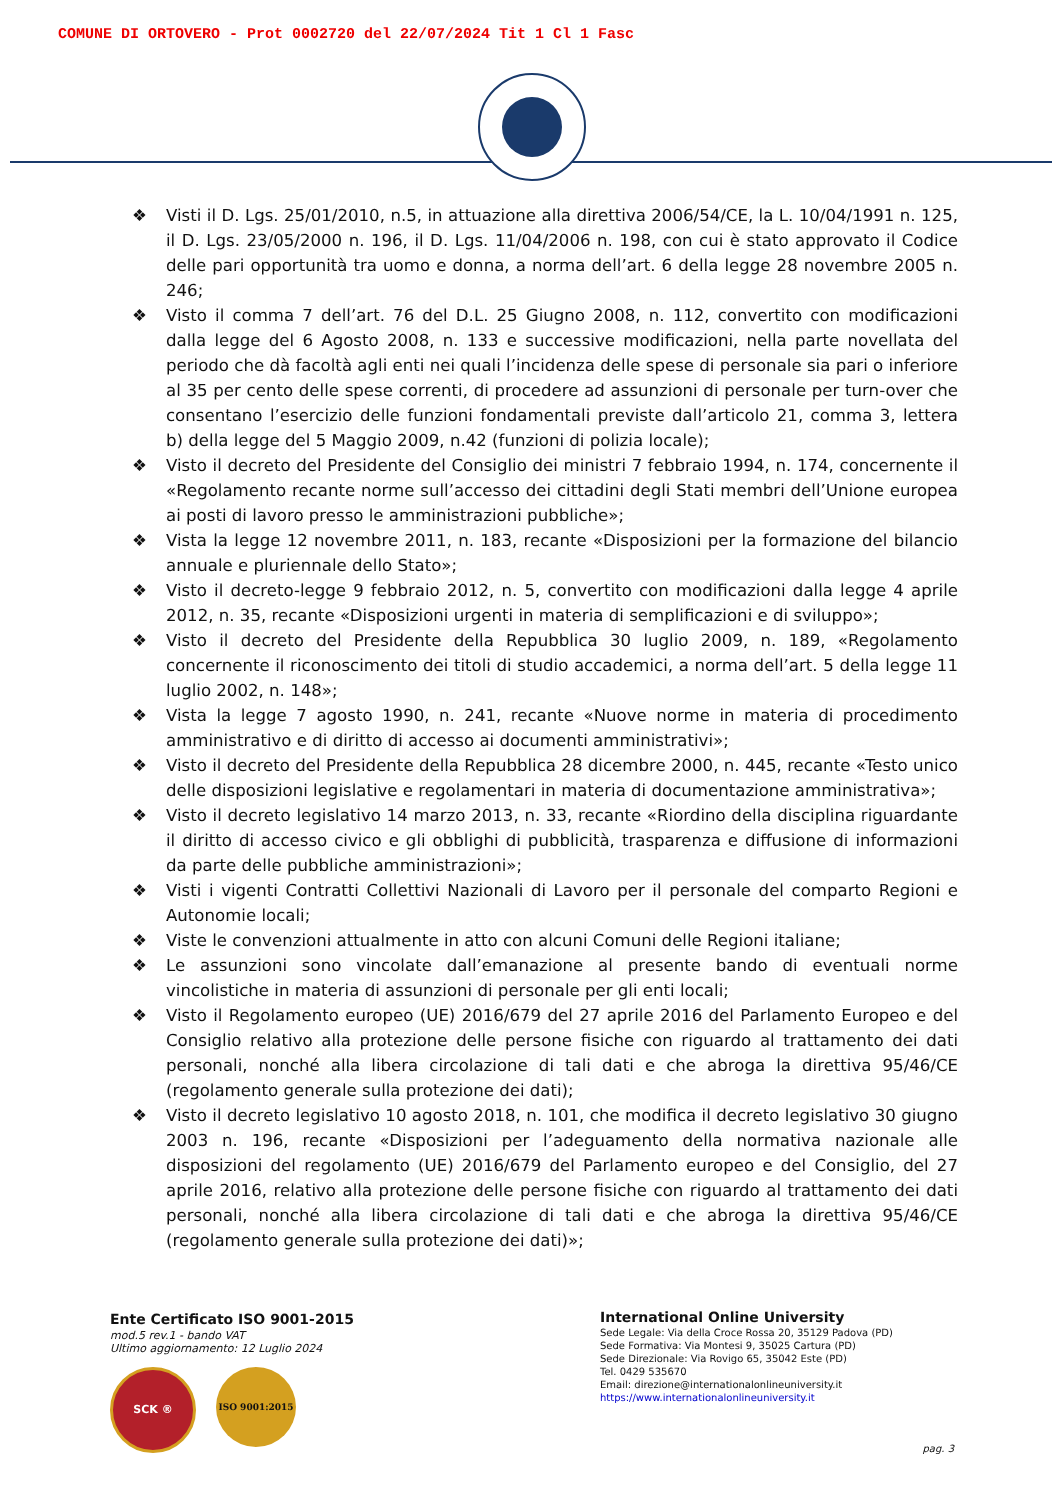COMUNE DI ORTOVERO - Prot 0002720 del 22/07/2024 Tit 1 Cl 1 Fasc
❖ Visti il D. Lgs. 25/01/2010, n.5, in attuazione alla direttiva 2006/54/CE, la L. 10/04/1991 n. 125, il D. Lgs. 23/05/2000 n. 196, il D. Lgs. 11/04/2006 n. 198, con cui è stato approvato il Codice delle pari opportunità tra uomo e donna, a norma dell’art. 6 della legge 28 novembre 2005 n. 246;
❖ Visto il comma 7 dell’art. 76 del D.L. 25 Giugno 2008, n. 112, convertito con modificazioni dalla legge del 6 Agosto 2008, n. 133 e successive modificazioni, nella parte novellata del periodo che dà facoltà agli enti nei quali l’incidenza delle spese di personale sia pari o inferiore al 35 per cento delle spese correnti, di procedere ad assunzioni di personale per turn-over che consentano l’esercizio delle funzioni fondamentali previste dall’articolo 21, comma 3, lettera b) della legge del 5 Maggio 2009, n.42 (funzioni di polizia locale);
❖ Visto il decreto del Presidente del Consiglio dei ministri 7 febbraio 1994, n. 174, concernente il «Regolamento recante norme sull’accesso dei cittadini degli Stati membri dell’Unione europea ai posti di lavoro presso le amministrazioni pubbliche»;
❖ Vista la legge 12 novembre 2011, n. 183, recante «Disposizioni per la formazione del bilancio annuale e pluriennale dello Stato»;
❖ Visto il decreto-legge 9 febbraio 2012, n. 5, convertito con modificazioni dalla legge 4 aprile 2012, n. 35, recante «Disposizioni urgenti in materia di semplificazioni e di sviluppo»;
❖ Visto il decreto del Presidente della Repubblica 30 luglio 2009, n. 189, «Regolamento concernente il riconoscimento dei titoli di studio accademici, a norma dell’art. 5 della legge 11 luglio 2002, n. 148»;
❖ Vista la legge 7 agosto 1990, n. 241, recante «Nuove norme in materia di procedimento amministrativo e di diritto di accesso ai documenti amministrativi»;
❖ Visto il decreto del Presidente della Repubblica 28 dicembre 2000, n. 445, recante «Testo unico delle disposizioni legislative e regolamentari in materia di documentazione amministrativa»;
❖ Visto il decreto legislativo 14 marzo 2013, n. 33, recante «Riordino della disciplina riguardante il diritto di accesso civico e gli obblighi di pubblicità, trasparenza e diffusione di informazioni da parte delle pubbliche amministrazioni»;
❖ Visti i vigenti Contratti Collettivi Nazionali di Lavoro per il personale del comparto Regioni e Autonomie locali;
❖ Viste le convenzioni attualmente in atto con alcuni Comuni delle Regioni italiane;
❖ Le assunzioni sono vincolate dall’emanazione al presente bando di eventuali norme vincolistiche in materia di assunzioni di personale per gli enti locali;
❖ Visto il Regolamento europeo (UE) 2016/679 del 27 aprile 2016 del Parlamento Europeo e del Consiglio relativo alla protezione delle persone fisiche con riguardo al trattamento dei dati personali, nonché alla libera circolazione di tali dati e che abroga la direttiva 95/46/CE (regolamento generale sulla protezione dei dati);
❖ Visto il decreto legislativo 10 agosto 2018, n. 101, che modifica il decreto legislativo 30 giugno 2003 n. 196, recante «Disposizioni per l’adeguamento della normativa nazionale alle disposizioni del regolamento (UE) 2016/679 del Parlamento europeo e del Consiglio, del 27 aprile 2016, relativo alla protezione delle persone fisiche con riguardo al trattamento dei dati personali, nonché alla libera circolazione di tali dati e che abroga la direttiva 95/46/CE (regolamento generale sulla protezione dei dati)»;
Ente Certificato ISO 9001-2015
mod.5 rev.1 - bando VAT
Ultimo aggiornamento: 12 Luglio 2024
SCK ®
ISO 9001:2015
International Online University
Sede Legale: Via della Croce Rossa 20, 35129 Padova (PD)
Sede Formativa: Via Montesi 9, 35025 Cartura (PD)
Sede Direzionale: Via Rovigo 65, 35042 Este (PD)
Tel. 0429 535670
Email: direzione@internationalonlineuniversity.it
https://www.internationalonlineuniversity.it
pag. 3